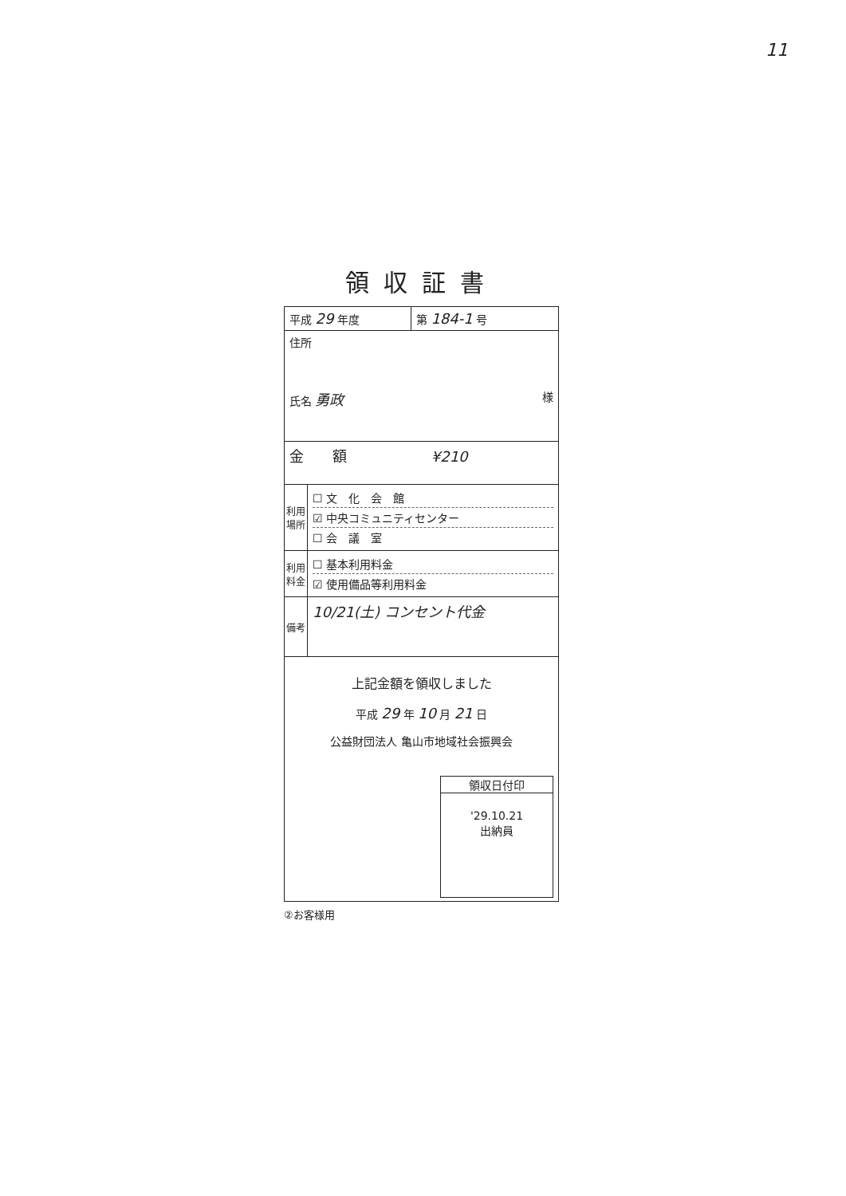11
領収証書
| 平成 29 年度 | | 第 184-1 号 |
| 住所 氏名 勇政 様 | | |
| 金 額 ¥210 | | |
| 利用場所 | ☐ 文 化 会 館 ☑ 中央コミュニティセンター ☐ 会 議 室 | |
| 利用料金 | ☐ 基本利用料金 ☑ 使用備品等利用料金 | |
| 備考 | 10/21(土) コンセント代金 | |
| 上記金額を領収しました 平成 29 年 10 月 21 日 公益財団法人 亀山市地域社会振興会 領収日付印 '29.10.21 出納員 | | |
②お客様用